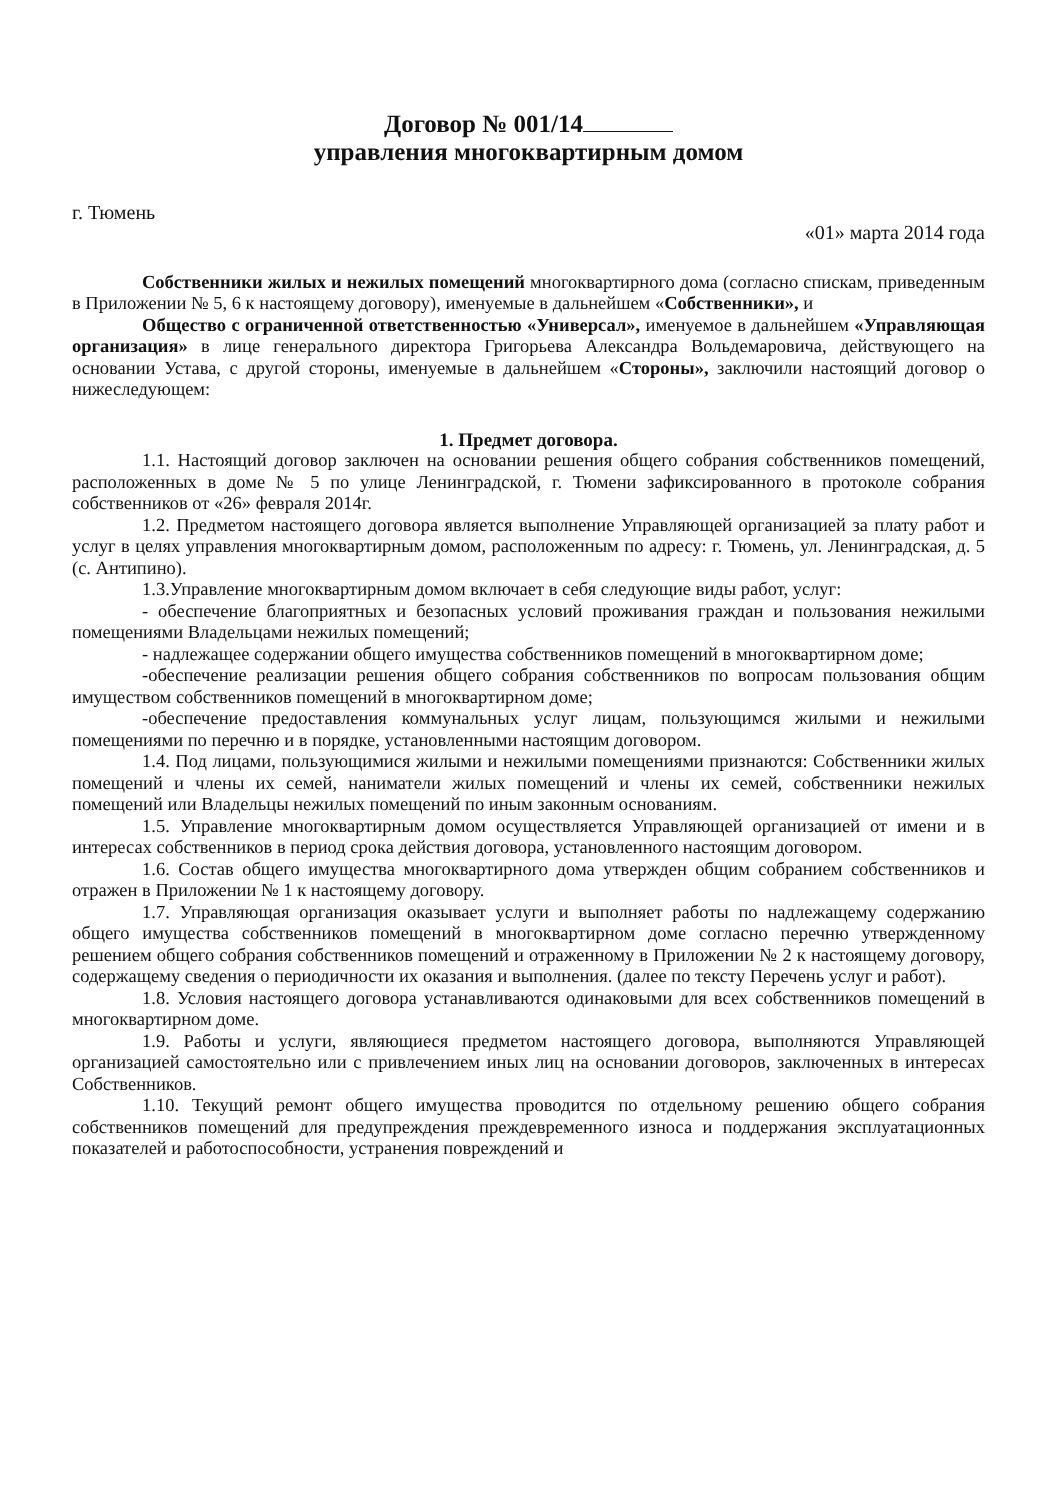Договор № 001/14
управления многоквартирным домом
г. Тюмень «01» марта 2014 года
Собственники жилых и нежилых помещений многоквартирного дома (согласно спискам, приведенным в Приложении № 5, 6 к настоящему договору), именуемые в дальнейшем «Собственники», и
Общество с ограниченной ответственностью «Универсал», именуемое в дальнейшем «Управляющая организация» в лице генерального директора Григорьева Александра Вольдемаровича, действующего на основании Устава, с другой стороны, именуемые в дальнейшем «Стороны», заключили настоящий договор о нижеследующем:
1. Предмет договора.
1.1. Настоящий договор заключен на основании решения общего собрания собственников помещений, расположенных в доме № 5 по улице Ленинградской, г. Тюмени зафиксированного в протоколе собрания собственников от «26» февраля 2014г.
1.2. Предметом настоящего договора является выполнение Управляющей организацией за плату работ и услуг в целях управления многоквартирным домом, расположенным по адресу: г. Тюмень, ул. Ленинградская, д. 5 (с. Антипино).
1.3.Управление многоквартирным домом включает в себя следующие виды работ, услуг:
- обеспечение благоприятных и безопасных условий проживания граждан и пользования нежилыми помещениями Владельцами нежилых помещений;
- надлежащее содержании общего имущества собственников помещений в многоквартирном доме;
-обеспечение реализации решения общего собрания собственников по вопросам пользования общим имуществом собственников помещений в многоквартирном доме;
-обеспечение предоставления коммунальных услуг лицам, пользующимся жилыми и нежилыми помещениями по перечню и в порядке, установленными настоящим договором.
1.4. Под лицами, пользующимися жилыми и нежилыми помещениями признаются: Собственники жилых помещений и члены их семей, наниматели жилых помещений и члены их семей, собственники нежилых помещений или Владельцы нежилых помещений по иным законным основаниям.
1.5. Управление многоквартирным домом осуществляется Управляющей организацией от имени и в интересах собственников в период срока действия договора, установленного настоящим договором.
1.6. Состав общего имущества многоквартирного дома утвержден общим собранием собственников и отражен в Приложении № 1 к настоящему договору.
1.7. Управляющая организация оказывает услуги и выполняет работы по надлежащему содержанию общего имущества собственников помещений в многоквартирном доме согласно перечню утвержденному решением общего собрания собственников помещений и отраженному в Приложении № 2 к настоящему договору, содержащему сведения о периодичности их оказания и выполнения. (далее по тексту Перечень услуг и работ).
1.8. Условия настоящего договора устанавливаются одинаковыми для всех собственников помещений в многоквартирном доме.
1.9. Работы и услуги, являющиеся предметом настоящего договора, выполняются Управляющей организацией самостоятельно или с привлечением иных лиц на основании договоров, заключенных в интересах Собственников.
1.10. Текущий ремонт общего имущества проводится по отдельному решению общего собрания собственников помещений для предупреждения преждевременного износа и поддержания эксплуатационных показателей и работоспособности, устранения повреждений и